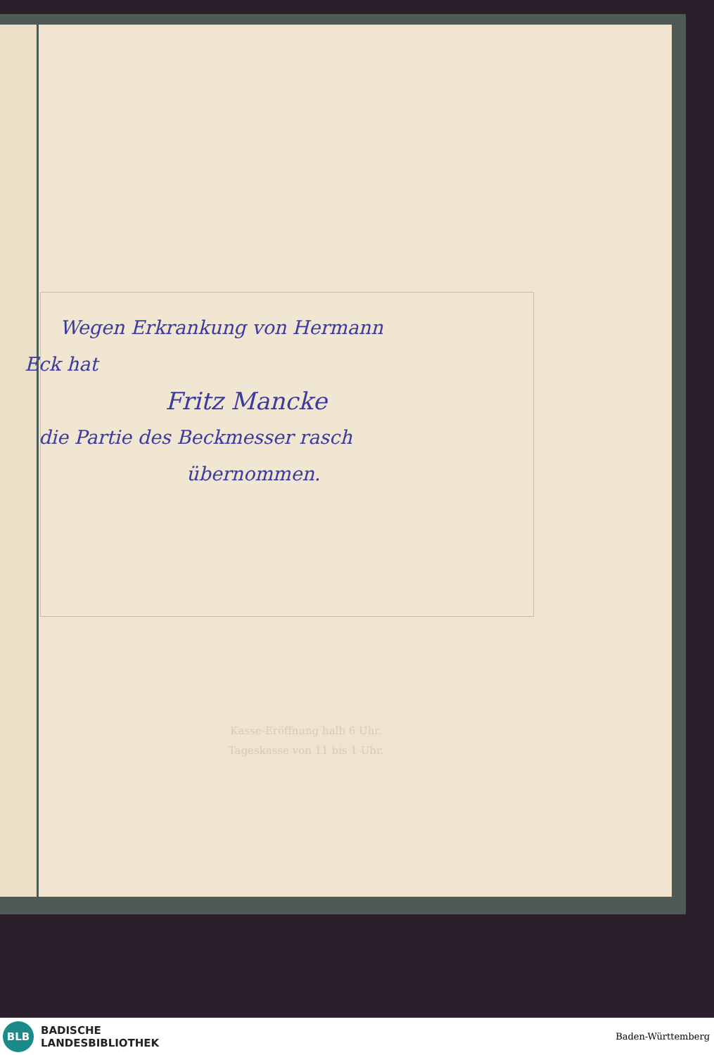Wegen Erkrankung von Hermann
Eck hat
Fritz Mancke
die Partie des Beckmesser rasch
übernommen.
Kasse-Eröffnung halb 6 Uhr.
Tageskasse von 11 bis 1 Uhr.
BLB
BADISCHE
LANDESBIBLIOTHEK
Baden-Württemberg